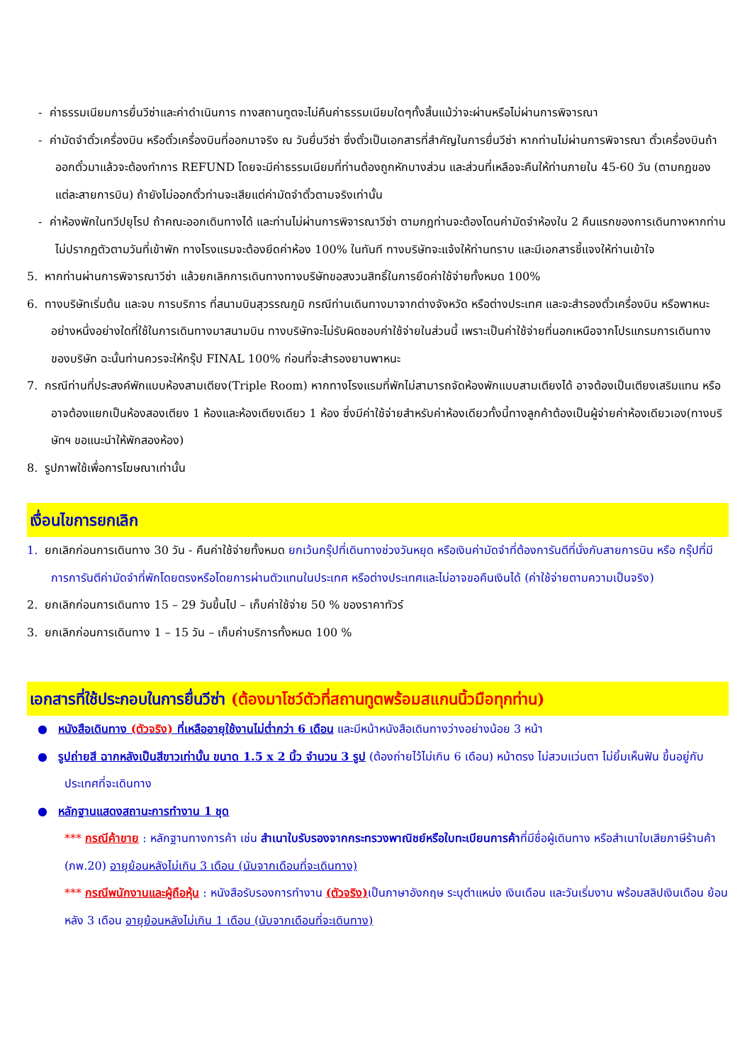- ค่าธรรมเนียมการยื่นวีซ่าและค่าดำเนินการ ทางสถานทูตจะไม่คืนค่าธรรมเนียมใดๆทั้งสิ้นแม้ว่าจะผ่านหรือไม่ผ่านการพิจารณา
- ค่ามัดจำตั๋วเครื่องบิน หรือตั๋วเครื่องบินที่ออกมาจริง ณ วันยื่นวีซ่า ซึ่งตั๋วเป็นเอกสารที่สำคัญในการยื่นวีซ่า หากท่านไม่ผ่านการพิจารณา ตั๋วเครื่องบินถ้าออกตั๋วมาแล้วจะต้องทำการ REFUND โดยจะมีค่าธรรมเนียมที่ท่านต้องถูกหักบางส่วน และส่วนที่เหลือจะคืนให้ท่านภายใน 45-60 วัน (ตามกฎของแต่ละสายการบิน) ถ้ายังไม่ออกตั๋วท่านจะเสียแต่ค่ามัดจำตั๋วตามจริงเท่านั้น
- ค่าห้องพักในทวีปยุโรป ถ้าคณะออกเดินทางได้ และท่านไม่ผ่านการพิจารณาวีซ่า ตามกฎท่านจะต้องโดนค่ามัดจำห้องใน 2 คืนแรกของการเดินทางหากท่านไม่ปรากฏตัวตามวันที่เข้าพัก ทางโรงแรมจะต้องยึดค่าห้อง 100% ในทันที ทางบริษัทจะแจ้งให้ท่านทราบ และมีเอกสารชี้แจงให้ท่านเข้าใจ
5. หากท่านผ่านการพิจารณาวีซ่า แล้วยกเลิกการเดินทางทางบริษัทขอสงวนสิทธิ์ในการยึดค่าใช้จ่ายทั้งหมด 100%
6. ทางบริษัทเริ่มต้น และจบ การบริการ ที่สนามบินสุวรรณภูมิ กรณีท่านเดินทางมาจากต่างจังหวัด หรือต่างประเทศ และจะสำรองตั๋วเครื่องบิน หรือพาหนะอย่างหนึ่งอย่างใดที่ใช้ในการเดินทางมาสนามบิน ทางบริษัทจะไม่รับผิดชอบค่าใช้จ่ายในส่วนนี้ เพราะเป็นค่าใช้จ่ายที่นอกเหนือจากโปรแกรมการเดินทางของบริษัท ฉะนั้นท่านควรจะให้กรุ๊ป FINAL 100% ก่อนที่จะสำรองยานพาหนะ
7. กรณีท่านที่ประสงค์พักแบบห้องสามเตียง(Triple Room) หากทางโรงแรมที่พักไม่สามารถจัดห้องพักแบบสามเตียงได้ อาจต้องเป็นเตียงเสริมแทน หรือ อาจต้องแยกเป็นห้องสองเตียง 1 ห้องและห้องเตียงเดียว 1 ห้อง ซึ่งมีค่าใช้จ่ายสำหรับค่าห้องเดียวทั้งนี้ทางลูกค้าต้องเป็นผู้จ่ายค่าห้องเดียวเอง(ทางบริษัทฯ ขอแนะนำให้พักสองห้อง)
8. รูปภาพใช้เพื่อการโฆษณาเท่านั้น
เงื่อนไขการยกเลิก
1. ยกเลิกก่อนการเดินทาง 30 วัน - คืนค่าใช้จ่ายทั้งหมด ยกเว้นกรุ๊ปที่เดินทางช่วงวันหยุด หรือเงินค่ามัดจำที่ต้องการันตีที่นั่งกับสายการบิน หรือ กรุ๊ปที่มีการการันตีค่ามัดจำที่พักโดยตรงหรือโดยการผ่านตัวแทนในประเทศ หรือต่างประเทศและไม่อาจขอคืนเงินได้ (ค่าใช้จ่ายตามความเป็นจริง)
2. ยกเลิกก่อนการเดินทาง 15 – 29 วันขึ้นไป – เก็บค่าใช้จ่าย 50 % ของราคาทัวร์
3. ยกเลิกก่อนการเดินทาง 1 – 15 วัน – เก็บค่าบริการทั้งหมด 100 %
เอกสารที่ใช้ประกอบในการยื่นวีซ่า (ต้องมาโชว์ตัวที่สถานทูตพร้อมสแกนนิ้วมือทุกท่าน)
● หนังสือเดินทาง (ตัวจริง) ที่เหลืออายุใช้งานไม่ต่ำกว่า 6 เดือน และมีหน้าหนังสือเดินทางว่างอย่างน้อย 3 หน้า
● รูปถ่ายสี ฉากหลังเป็นสีขาวเท่านั้น ขนาด 1.5 x 2 นิ้ว จำนวน 3 รูป (ต้องถ่ายไว้ไม่เกิน 6 เดือน) หน้าตรง ไม่สวมแว่นตา ไม่ยิ้มเห็นฟัน ขึ้นอยู่กับประเทศที่จะเดินทาง
● หลักฐานแสดงสถานะการทำงาน 1 ชุด
*** กรณีค้าขาย : หลักฐานทางการค้า เช่น สำเนาใบรับรองจากกระทรวงพาณิชย์หรือใบทะเบียนการค้าที่มีชื่อผู้เดินทาง หรือสำเนาใบเสียภาษีร้านค้า (ภพ.20) อายุย้อนหลังไม่เกิน 3 เดือน (นับจากเดือนที่จะเดินทาง)
*** กรณีพนักงานและผู้ถือหุ้น : หนังสือรับรองการทำงาน (ตัวจริง) เป็นภาษาอังกฤษ ระบุตำแหน่ง เงินเดือน และวันเริ่มงาน พร้อมสลิปเงินเดือน ย้อนหลัง 3 เดือน อายุย้อนหลังไม่เกิน 1 เดือน (นับจากเดือนที่จะเดินทาง)